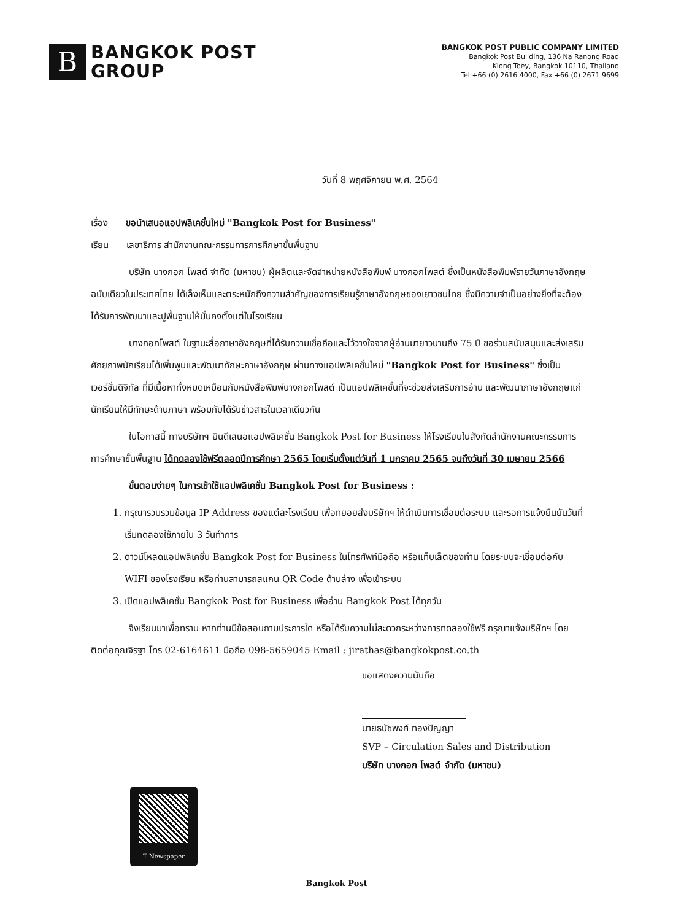B
BANGKOK POST
GROUP
BANGKOK POST PUBLIC COMPANY LIMITED
Bangkok Post Building, 136 Na Ranong Road
Klong Toey, Bangkok 10110, Thailand
Tel +66 (0) 2616 4000, Fax +66 (0) 2671 9699
วันที่ 8 พฤศจิกายน พ.ศ. 2564
เรื่อง ขอนำเสนอแอปพลิเคชั่นใหม่ "Bangkok Post for Business"
เรียน เลขาธิการ สำนักงานคณะกรรมการการศึกษาขั้นพื้นฐาน
บริษัท บางกอก โพสต์ จำกัด (มหาชน) ผู้ผลิตและจัดจำหน่ายหนังสือพิมพ์ บางกอกโพสต์ ซึ่งเป็นหนังสือพิมพ์รายวันภาษาอังกฤษฉบับเดียวในประเทศไทย ได้เล็งเห็นและตระหนักถึงความสำคัญของการเรียนรู้ภาษาอังกฤษของเยาวชนไทย ซึ่งมีความจำเป็นอย่างยิ่งที่จะต้องได้รับการพัฒนาและปูพื้นฐานให้มั่นคงตั้งแต่ในโรงเรียน
บางกอกโพสต์ ในฐานะสื่อภาษาอังกฤษที่ได้รับความเชื่อถือและไว้วางใจจากผู้อ่านมายาวนานถึง 75 ปี ขอร่วมสนับสนุนและส่งเสริมศักยภาพนักเรียนได้เพิ่มพูนและพัฒนาทักษะภาษาอังกฤษ ผ่านทางแอปพลิเคชั่นใหม่ "Bangkok Post for Business" ซึ่งเป็นเวอร์ชั่นดิจิทัล ที่มีเนื้อหาทั้งหมดเหมือนกับหนังสือพิมพ์บางกอกโพสต์ เป็นแอปพลิเคชั่นที่จะช่วยส่งเสริมการอ่าน และพัฒนาภาษาอังกฤษแก่นักเรียนให้มีทักษะด้านภาษา พร้อมกับได้รับข่าวสารในเวลาเดียวกัน
ในโอกาสนี้ ทางบริษัทฯ ยินดีเสนอแอปพลิเคชั่น Bangkok Post for Business ให้โรงเรียนในสังกัดสำนักงานคณะกรรมการการศึกษาขั้นพื้นฐาน ได้ทดลองใช้ฟรีตลอดปีการศึกษา 2565 โดยเริ่มตั้งแต่วันที่ 1 มกราคม 2565 จนถึงวันที่ 30 เมษายน 2566
ขั้นตอนง่ายๆ ในการเข้าใช้แอปพลิเคชั่น Bangkok Post for Business :
1. กรุณารวบรวมข้อมูล IP Address ของแต่ละโรงเรียน เพื่อทยอยส่งบริษัทฯ ให้ดำเนินการเชื่อมต่อระบบ และรอการแจ้งยืนยันวันที่เริ่มทดลองใช้ภายใน 3 วันทำการ
2. ดาวน์โหลดแอปพลิเคชั่น Bangkok Post for Business ในโทรศัพท์มือถือ หรือแท็บเล็ตของท่าน โดยระบบจะเชื่อมต่อกับ WIFI ของโรงเรียน หรือท่านสามารถสแกน QR Code ด้านล่าง เพื่อเข้าระบบ
3. เปิดแอปพลิเคชั่น Bangkok Post for Business เพื่ออ่าน Bangkok Post ได้ทุกวัน
จึงเรียนมาเพื่อทราบ หากท่านมีข้อสอบถามประการใด หรือได้รับความไม่สะดวกระหว่างการทดลองใช้ฟรี กรุณาแจ้งบริษัทฯ โดยติดต่อคุณจิรฐา โทร 02-6164611 มือถือ 098-5659045 Email : jirathas@bangkokpost.co.th
ขอแสดงความนับถือ
นายธนัชพงศ์ ทองปัญญา
SVP – Circulation Sales and Distribution
บริษัท บางกอก โพสต์ จำกัด (มหาชน)
T Newspaper
Bangkok Post